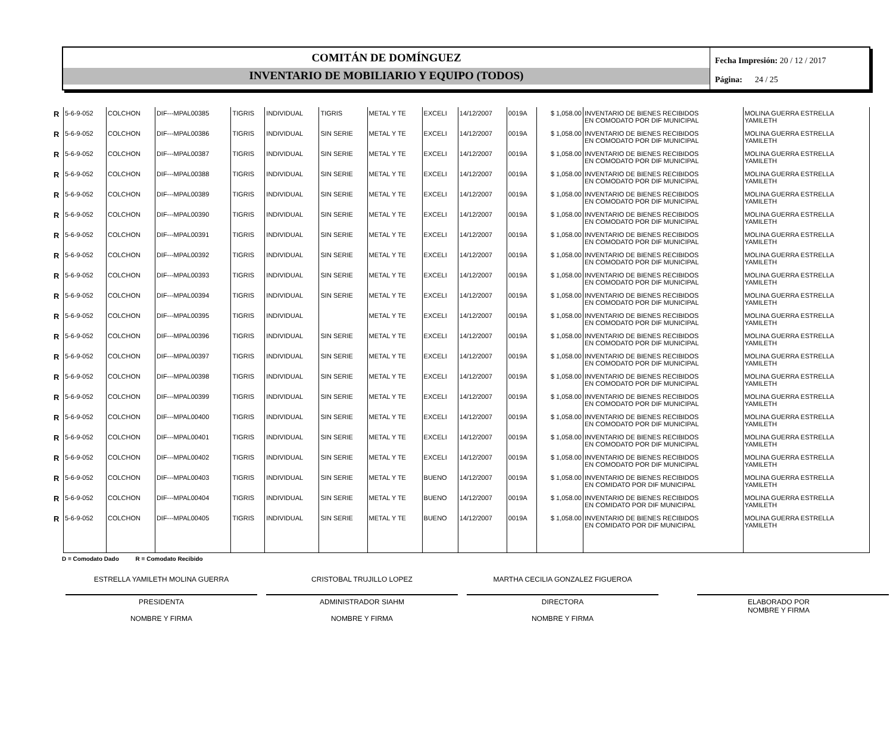COMITÁN DE DOMÍNGUEZ
INVENTARIO DE MOBILIARIO Y EQUIPO (TODOS)
Fecha Impresión: 20 / 12 / 2017
Página: 24 / 25
| R | 5-6-9-052 | COLCHON | DIF---MPAL00385 | TIGRIS | INDIVIDUAL | TIGRIS | METAL Y TE | EXCELI | 14/12/2007 | 0019A | $ 1,058.00 | INVENTARIO DE BIENES RECIBIDOS EN COMODATO POR DIF MUNICIPAL | MOLINA GUERRA ESTRELLA YAMILETH |
| R | 5-6-9-052 | COLCHON | DIF---MPAL00386 | TIGRIS | INDIVIDUAL | SIN SERIE | METAL Y TE | EXCELI | 14/12/2007 | 0019A | $ 1,058.00 | INVENTARIO DE BIENES RECIBIDOS EN COMODATO POR DIF MUNICIPAL | MOLINA GUERRA ESTRELLA YAMILETH |
| R | 5-6-9-052 | COLCHON | DIF---MPAL00387 | TIGRIS | INDIVIDUAL | SIN SERIE | METAL Y TE | EXCELI | 14/12/2007 | 0019A | $ 1,058.00 | INVENTARIO DE BIENES RECIBIDOS EN COMODATO POR DIF MUNICIPAL | MOLINA GUERRA ESTRELLA YAMILETH |
| R | 5-6-9-052 | COLCHON | DIF---MPAL00388 | TIGRIS | INDIVIDUAL | SIN SERIE | METAL Y TE | EXCELI | 14/12/2007 | 0019A | $ 1,058.00 | INVENTARIO DE BIENES RECIBIDOS EN COMODATO POR DIF MUNICIPAL | MOLINA GUERRA ESTRELLA YAMILETH |
| R | 5-6-9-052 | COLCHON | DIF---MPAL00389 | TIGRIS | INDIVIDUAL | SIN SERIE | METAL Y TE | EXCELI | 14/12/2007 | 0019A | $ 1,058.00 | INVENTARIO DE BIENES RECIBIDOS EN COMODATO POR DIF MUNICIPAL | MOLINA GUERRA ESTRELLA YAMILETH |
| R | 5-6-9-052 | COLCHON | DIF---MPAL00390 | TIGRIS | INDIVIDUAL | SIN SERIE | METAL Y TE | EXCELI | 14/12/2007 | 0019A | $ 1,058.00 | INVENTARIO DE BIENES RECIBIDOS EN COMODATO POR DIF MUNICIPAL | MOLINA GUERRA ESTRELLA YAMILETH |
| R | 5-6-9-052 | COLCHON | DIF---MPAL00391 | TIGRIS | INDIVIDUAL | SIN SERIE | METAL Y TE | EXCELI | 14/12/2007 | 0019A | $ 1,058.00 | INVENTARIO DE BIENES RECIBIDOS EN COMODATO POR DIF MUNICIPAL | MOLINA GUERRA ESTRELLA YAMILETH |
| R | 5-6-9-052 | COLCHON | DIF---MPAL00392 | TIGRIS | INDIVIDUAL | SIN SERIE | METAL Y TE | EXCELI | 14/12/2007 | 0019A | $ 1,058.00 | INVENTARIO DE BIENES RECIBIDOS EN COMODATO POR DIF MUNICIPAL | MOLINA GUERRA ESTRELLA YAMILETH |
| R | 5-6-9-052 | COLCHON | DIF---MPAL00393 | TIGRIS | INDIVIDUAL | SIN SERIE | METAL Y TE | EXCELI | 14/12/2007 | 0019A | $ 1,058.00 | INVENTARIO DE BIENES RECIBIDOS EN COMODATO POR DIF MUNICIPAL | MOLINA GUERRA ESTRELLA YAMILETH |
| R | 5-6-9-052 | COLCHON | DIF---MPAL00394 | TIGRIS | INDIVIDUAL | SIN SERIE | METAL Y TE | EXCELI | 14/12/2007 | 0019A | $ 1,058.00 | INVENTARIO DE BIENES RECIBIDOS EN COMODATO POR DIF MUNICIPAL | MOLINA GUERRA ESTRELLA YAMILETH |
| R | 5-6-9-052 | COLCHON | DIF---MPAL00395 | TIGRIS | INDIVIDUAL | | METAL Y TE | EXCELI | 14/12/2007 | 0019A | $ 1,058.00 | INVENTARIO DE BIENES RECIBIDOS EN COMODATO POR DIF MUNICIPAL | MOLINA GUERRA ESTRELLA YAMILETH |
| R | 5-6-9-052 | COLCHON | DIF---MPAL00396 | TIGRIS | INDIVIDUAL | SIN SERIE | METAL Y TE | EXCELI | 14/12/2007 | 0019A | $ 1,058.00 | INVENTARIO DE BIENES RECIBIDOS EN COMODATO POR DIF MUNICIPAL | MOLINA GUERRA ESTRELLA YAMILETH |
| R | 5-6-9-052 | COLCHON | DIF---MPAL00397 | TIGRIS | INDIVIDUAL | SIN SERIE | METAL Y TE | EXCELI | 14/12/2007 | 0019A | $ 1,058.00 | INVENTARIO DE BIENES RECIBIDOS EN COMODATO POR DIF MUNICIPAL | MOLINA GUERRA ESTRELLA YAMILETH |
| R | 5-6-9-052 | COLCHON | DIF---MPAL00398 | TIGRIS | INDIVIDUAL | SIN SERIE | METAL Y TE | EXCELI | 14/12/2007 | 0019A | $ 1,058.00 | INVENTARIO DE BIENES RECIBIDOS EN COMODATO POR DIF MUNICIPAL | MOLINA GUERRA ESTRELLA YAMILETH |
| R | 5-6-9-052 | COLCHON | DIF---MPAL00399 | TIGRIS | INDIVIDUAL | SIN SERIE | METAL Y TE | EXCELI | 14/12/2007 | 0019A | $ 1,058.00 | INVENTARIO DE BIENES RECIBIDOS EN COMODATO POR DIF MUNICIPAL | MOLINA GUERRA ESTRELLA YAMILETH |
| R | 5-6-9-052 | COLCHON | DIF---MPAL00400 | TIGRIS | INDIVIDUAL | SIN SERIE | METAL Y TE | EXCELI | 14/12/2007 | 0019A | $ 1,058.00 | INVENTARIO DE BIENES RECIBIDOS EN COMODATO POR DIF MUNICIPAL | MOLINA GUERRA ESTRELLA YAMILETH |
| R | 5-6-9-052 | COLCHON | DIF---MPAL00401 | TIGRIS | INDIVIDUAL | SIN SERIE | METAL Y TE | EXCELI | 14/12/2007 | 0019A | $ 1,058.00 | INVENTARIO DE BIENES RECIBIDOS EN COMODATO POR DIF MUNICIPAL | MOLINA GUERRA ESTRELLA YAMILETH |
| R | 5-6-9-052 | COLCHON | DIF---MPAL00402 | TIGRIS | INDIVIDUAL | SIN SERIE | METAL Y TE | EXCELI | 14/12/2007 | 0019A | $ 1,058.00 | INVENTARIO DE BIENES RECIBIDOS EN COMODATO POR DIF MUNICIPAL | MOLINA GUERRA ESTRELLA YAMILETH |
| R | 5-6-9-052 | COLCHON | DIF---MPAL00403 | TIGRIS | INDIVIDUAL | SIN SERIE | METAL Y TE | BUENO | 14/12/2007 | 0019A | $ 1,058.00 | INVENTARIO DE BIENES RECIBIDOS EN COMIDATO POR DIF MUNICIPAL | MOLINA GUERRA ESTRELLA YAMILETH |
| R | 5-6-9-052 | COLCHON | DIF---MPAL00404 | TIGRIS | INDIVIDUAL | SIN SERIE | METAL Y TE | BUENO | 14/12/2007 | 0019A | $ 1,058.00 | INVENTARIO DE BIENES RECIBIDOS EN COMIDATO POR DIF MUNICIPAL | MOLINA GUERRA ESTRELLA YAMILETH |
| R | 5-6-9-052 | COLCHON | DIF---MPAL00405 | TIGRIS | INDIVIDUAL | SIN SERIE | METAL Y TE | BUENO | 14/12/2007 | 0019A | $ 1,058.00 | INVENTARIO DE BIENES RECIBIDOS EN COMIDATO POR DIF MUNICIPAL | MOLINA GUERRA ESTRELLA YAMILETH |
D = Comodato Dado R = Comodato Recibido
ESTRELLA YAMILETH MOLINA GUERRA
PRESIDENTA
NOMBRE Y FIRMA
CRISTOBAL TRUJILLO LOPEZ
ADMINISTRADOR SIAHM
NOMBRE Y FIRMA
MARTHA CECILIA GONZALEZ FIGUEROA
DIRECTORA
NOMBRE Y FIRMA
ELABORADO POR
NOMBRE Y FIRMA